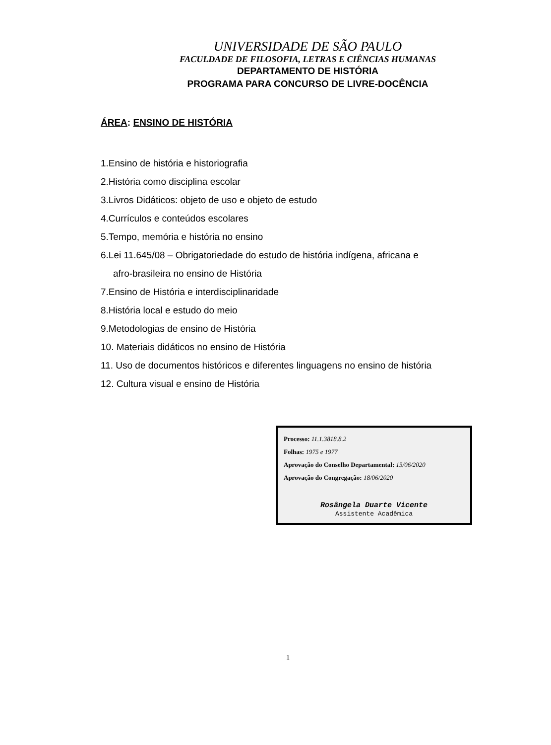UNIVERSIDADE DE SÃO PAULO
FACULDADE DE FILOSOFIA, LETRAS E CIÊNCIAS HUMANAS
DEPARTAMENTO DE HISTÓRIA
PROGRAMA PARA CONCURSO DE LIVRE-DOCÊNCIA
ÁREA: ENSINO DE HISTÓRIA
1.Ensino de história e historiografia
2.História como disciplina escolar
3.Livros Didáticos: objeto de uso e objeto de estudo
4.Currículos e conteúdos escolares
5.Tempo, memória e história no ensino
6.Lei 11.645/08 – Obrigatoriedade do estudo de história indígena, africana e
afro-brasileira no ensino de História
7.Ensino de História e interdisciplinaridade
8.História local e estudo do meio
9.Metodologias de ensino de História
10. Materiais didáticos no ensino de História
11. Uso de documentos históricos e diferentes linguagens no ensino de história
12. Cultura visual e ensino de História
Processo: 11.1.3818.8.2
Folhas: 1975 e 1977
Aprovação do Conselho Departamental: 15/06/2020
Aprovação do Congregação: 18/06/2020
Rosângela Duarte Vicente
Assistente Acadêmica
1